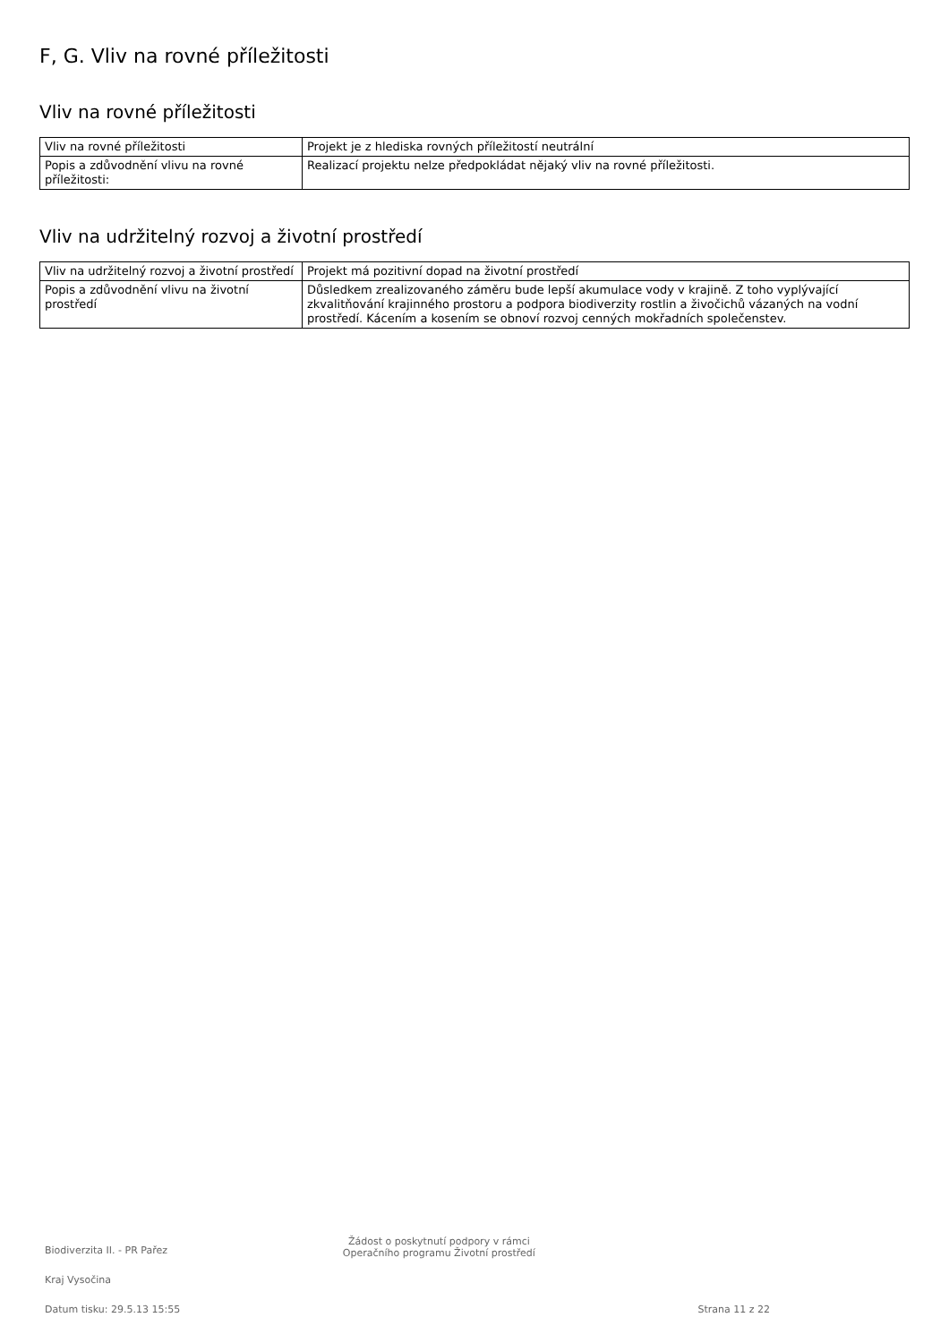F, G. Vliv na rovné příležitosti
Vliv na rovné příležitosti
| Vliv na rovné příležitosti | Projekt je z hlediska rovných příležitostí neutrální |
| Popis a zdůvodnění vlivu na rovné příležitosti: | Realizací projektu nelze předpokládat nějaký vliv na rovné příležitosti. |
Vliv na udržitelný rozvoj a životní prostředí
| Vliv na udržitelný rozvoj a životní prostředí | Projekt má pozitivní dopad na životní prostředí |
| Popis a zdůvodnění vlivu na životní prostředí | Důsledkem zrealizovaného záměru bude lepší akumulace vody v krajině. Z toho vyplývající zkvalitňování krajinného prostoru a podpora biodiverzity rostlin a živočichů vázaných na vodní prostředí. Kácením a kosením se obnoví rozvoj cenných mokřadních společenstev. |
Biodiverzita II. - PR Pařez
Kraj Vysočina
Datum tisku: 29.5.13 15:55
Žádost o poskytnutí podpory v rámci
Operačního programu Životní prostředí
Strana 11 z 22